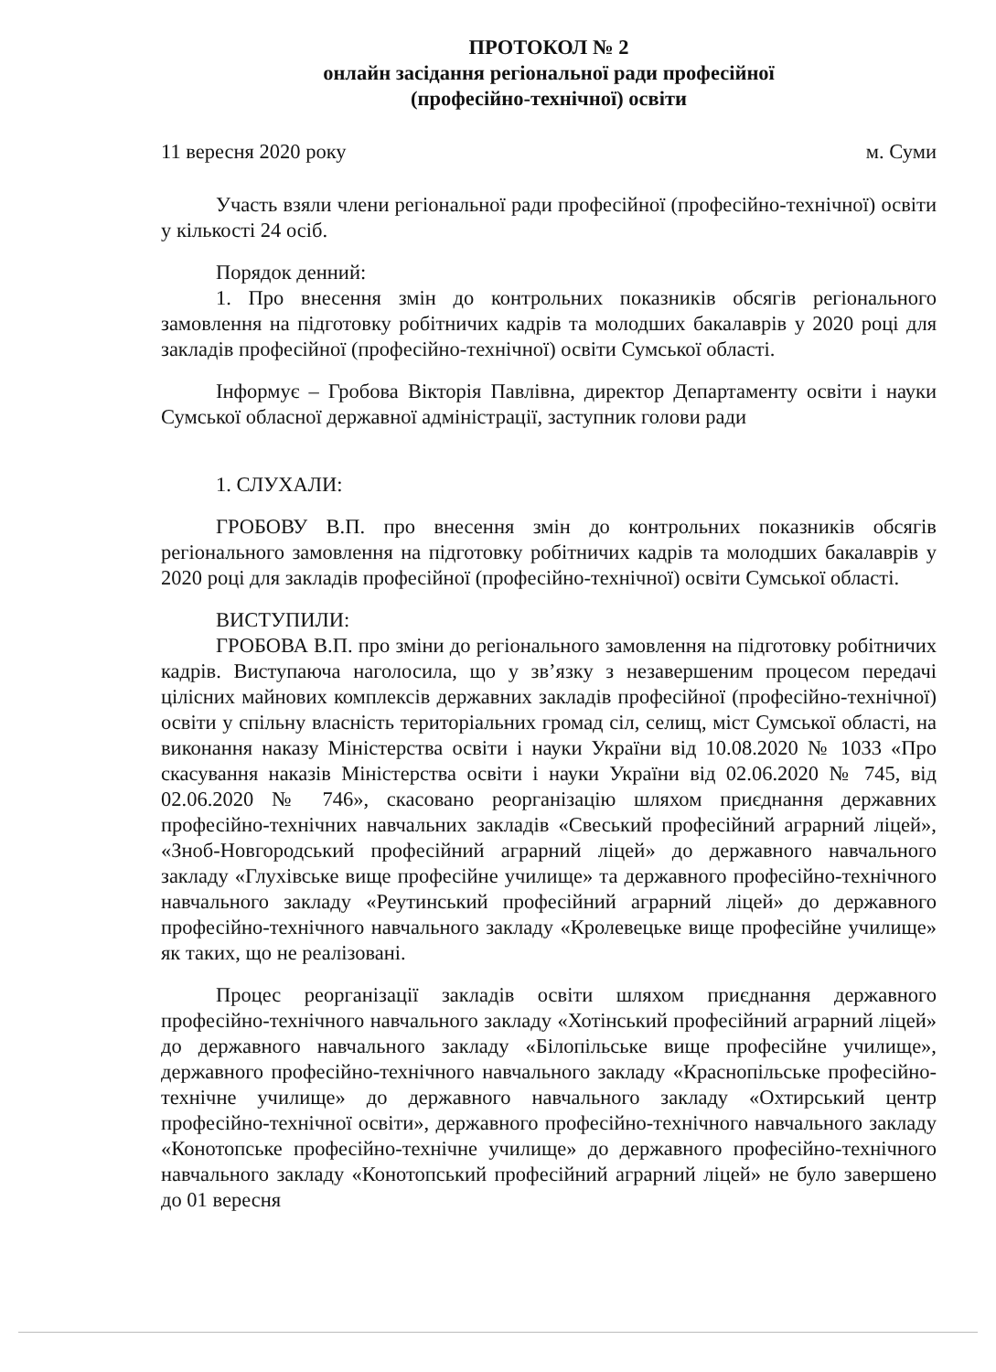ПРОТОКОЛ № 2
онлайн засідання регіональної ради професійної
(професійно-технічної) освіти
11 вересня 2020 року м. Суми
Участь взяли члени регіональної ради професійної (професійно-технічної) освіти у кількості 24 осіб.
Порядок денний:
1. Про внесення змін до контрольних показників обсягів регіонального замовлення на підготовку робітничих кадрів та молодших бакалаврів у 2020 році для закладів професійної (професійно-технічної) освіти Сумської області.
Інформує – Гробова Вікторія Павлівна, директор Департаменту освіти і науки Сумської обласної державної адміністрації, заступник голови ради
1. СЛУХАЛИ:
ГРОБОВУ В.П. про внесення змін до контрольних показників обсягів регіонального замовлення на підготовку робітничих кадрів та молодших бакалаврів у 2020 році для закладів професійної (професійно-технічної) освіти Сумської області.
ВИСТУПИЛИ:
ГРОБОВА В.П. про зміни до регіонального замовлення на підготовку робітничих кадрів. Виступаюча наголосила, що у зв’язку з незавершеним процесом передачі цілісних майнових комплексів державних закладів професійної (професійно-технічної) освіти у спільну власність територіальних громад сіл, селищ, міст Сумської області, на виконання наказу Міністерства освіти і науки України від 10.08.2020 № 1033 «Про скасування наказів Міністерства освіти і науки України від 02.06.2020 № 745, від 02.06.2020 № 746», скасовано реорганізацію шляхом приєднання державних професійно-технічних навчальних закладів «Свеський професійний аграрний ліцей», «Зноб-Новгородський професійний аграрний ліцей» до державного навчального закладу «Глухівське вище професійне училище» та державного професійно-технічного навчального закладу «Реутинський професійний аграрний ліцей» до державного професійно-технічного навчального закладу «Кролевецьке вище професійне училище» як таких, що не реалізовані.
Процес реорганізації закладів освіти шляхом приєднання державного професійно-технічного навчального закладу «Хотінський професійний аграрний ліцей» до державного навчального закладу «Білопільське вище професійне училище», державного професійно-технічного навчального закладу «Краснопільське професійно-технічне училище» до державного навчального закладу «Охтирський центр професійно-технічної освіти», державного професійно-технічного навчального закладу «Конотопське професійно-технічне училище» до державного професійно-технічного навчального закладу «Конотопський професійний аграрний ліцей» не було завершено до 01 вересня